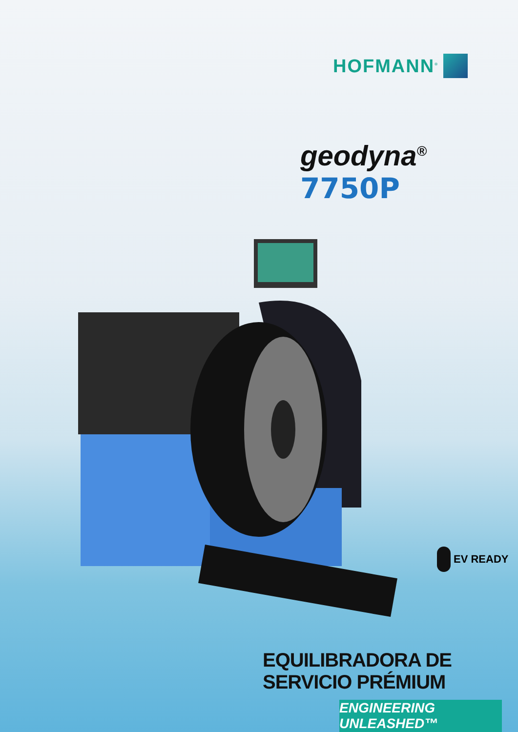HOFMANN<sup>®</sup>
geodyna<sup>®</sup> 7750P
EV READY
EQUILIBRADORA DE SERVICIO PRÉMIUM
ENGINEERING UNLEASHED™